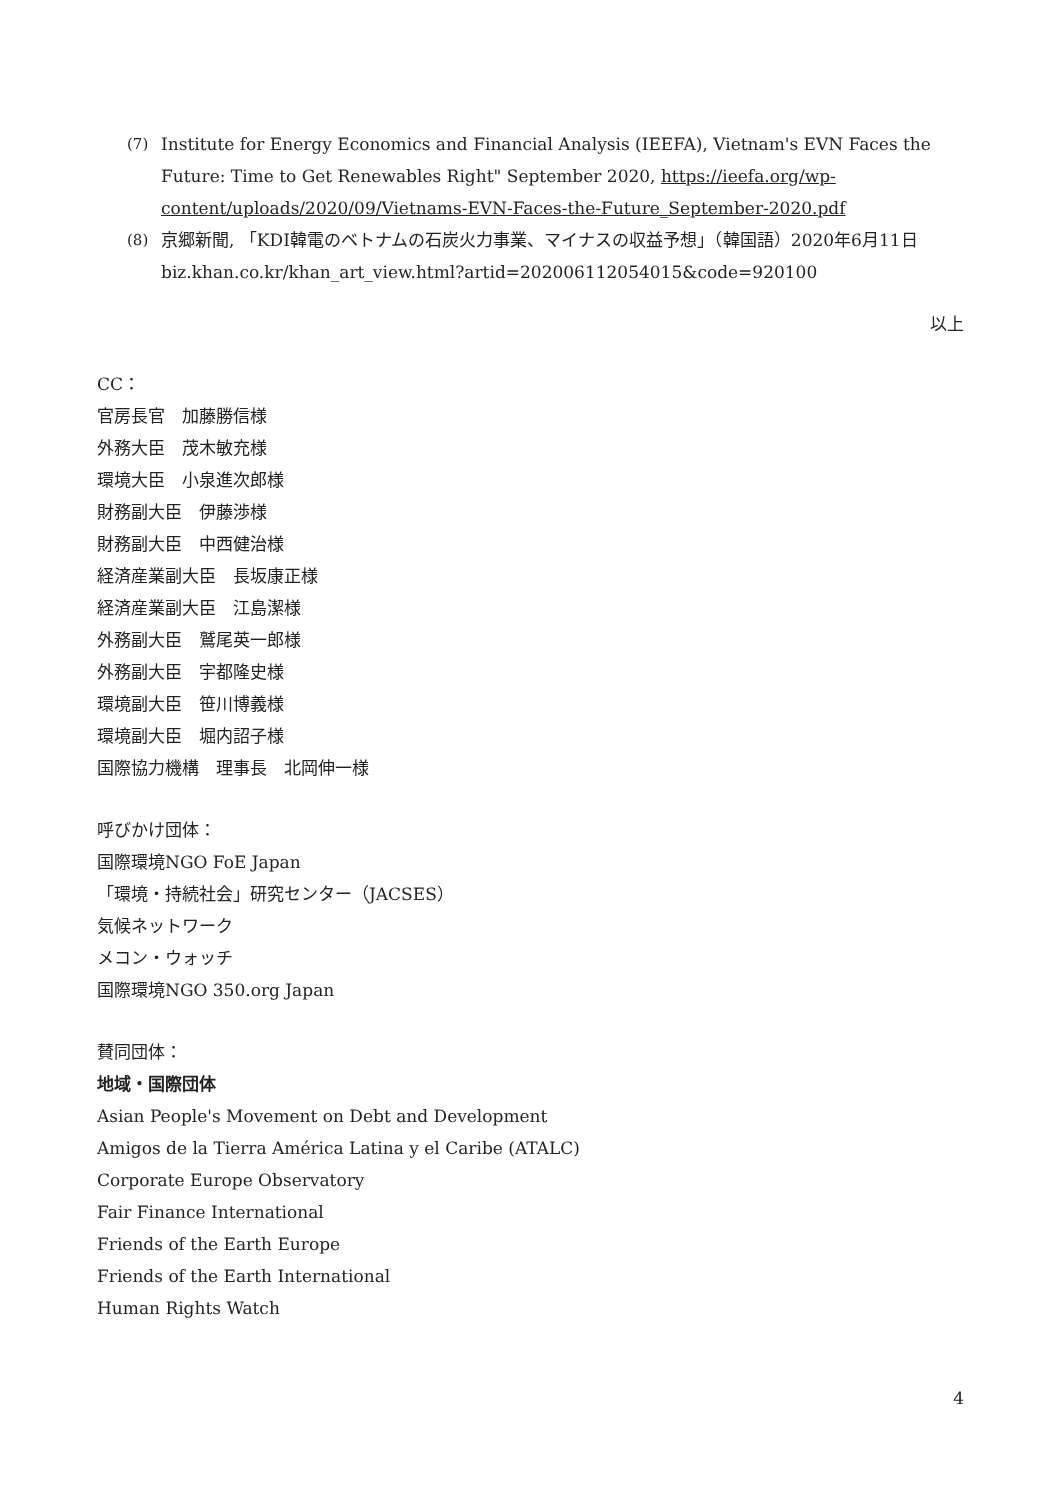(7) Institute for Energy Economics and Financial Analysis (IEEFA), Vietnam's EVN Faces the Future: Time to Get Renewables Right" September 2020, https://ieefa.org/wp-content/uploads/2020/09/Vietnams-EVN-Faces-the-Future_September-2020.pdf
(8) 京郷新聞, 「KDI韓電のベトナムの石炭火力事業、マイナスの収益予想」（韓国語）2020年6月11日biz.khan.co.kr/khan_art_view.html?artid=202006112054015&code=920100
以上
CC：
官房長官　加藤勝信様
外務大臣　茂木敏充様
環境大臣　小泉進次郎様
財務副大臣　伊藤渉様
財務副大臣　中西健治様
経済産業副大臣　長坂康正様
経済産業副大臣　江島潔様
外務副大臣　鷲尾英一郎様
外務副大臣　宇都隆史様
環境副大臣　笹川博義様
環境副大臣　堀内詔子様
国際協力機構　理事長　北岡伸一様
呼びかけ団体：
国際環境NGO FoE Japan
「環境・持続社会」研究センター（JACSES）
気候ネットワーク
メコン・ウォッチ
国際環境NGO 350.org Japan
賛同団体：
地域・国際団体
Asian People's Movement on Debt and Development
Amigos de la Tierra América Latina y el Caribe (ATALC)
Corporate Europe Observatory
Fair Finance International
Friends of the Earth Europe
Friends of the Earth International
Human Rights Watch
4